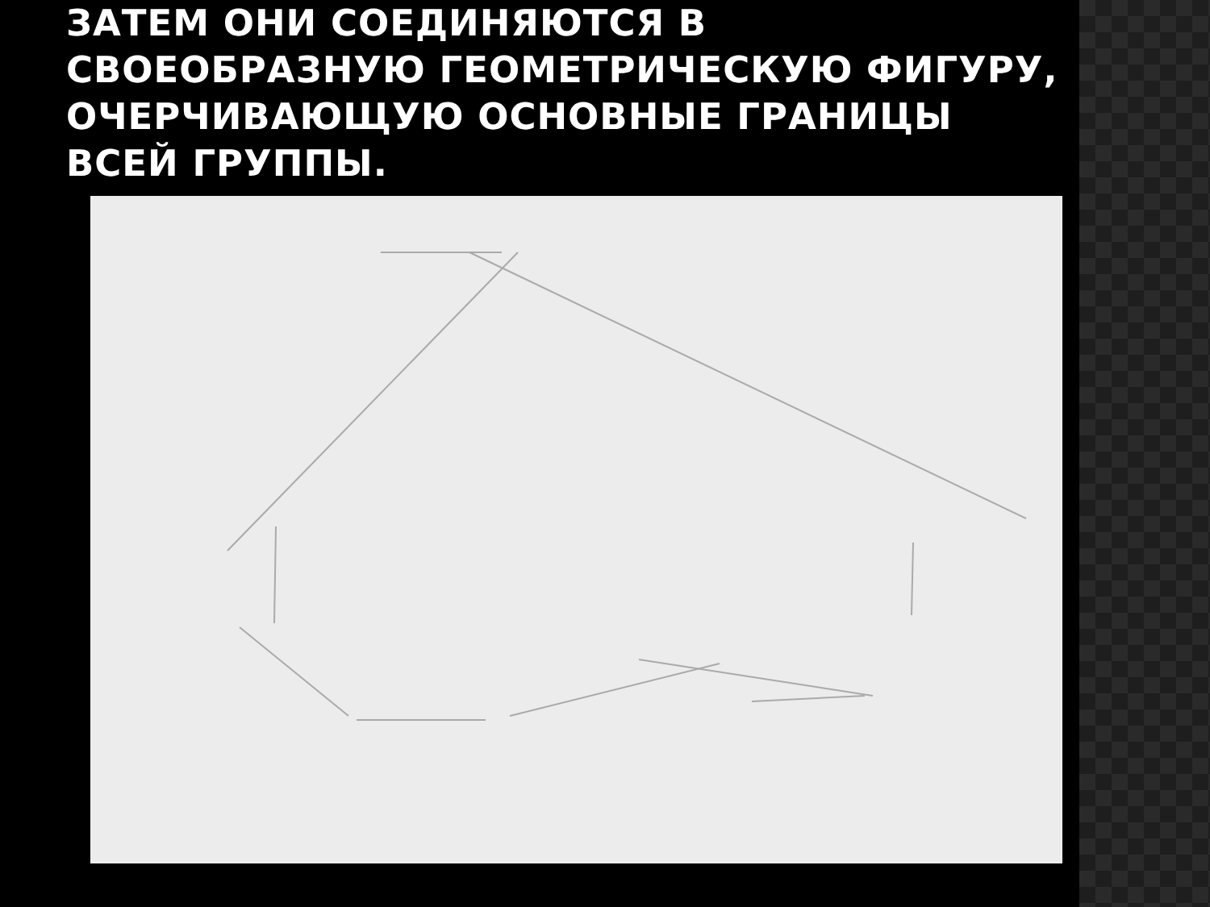ЗАТЕМ ОНИ СОЕДИНЯЮТСЯ В СВОЕОБРАЗНУЮ ГЕОМЕТРИЧЕСКУЮ ФИГУРУ, ОЧЕРЧИВАЮЩУЮ ОСНОВНЫЕ ГРАНИЦЫ ВСЕЙ ГРУППЫ.